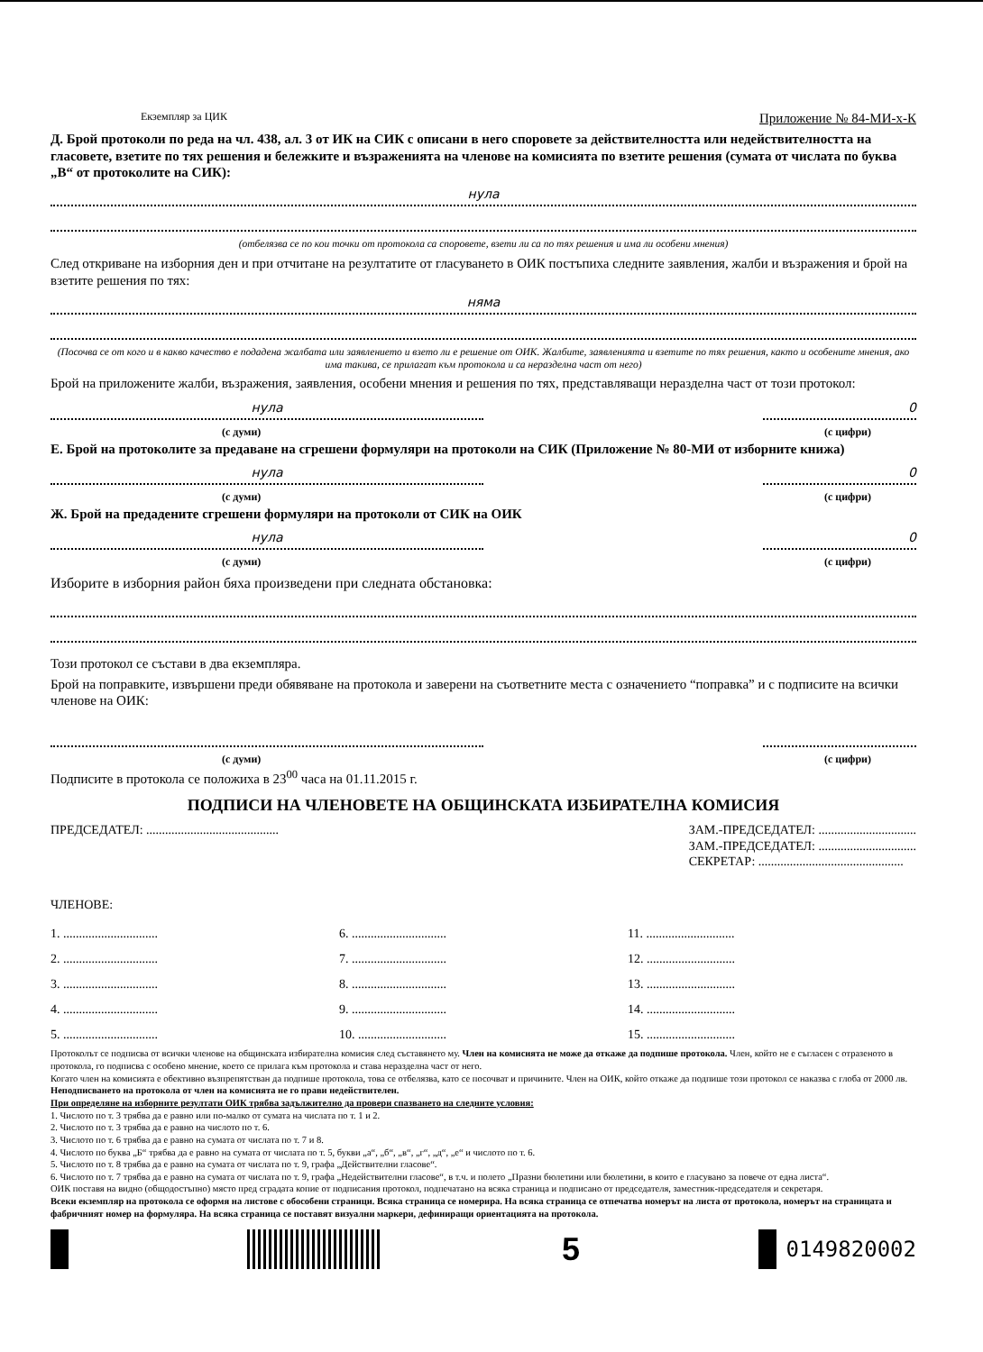Екземпляр за ЦИК Приложение № 84-МИ-х-К
Д. Брой протоколи по реда на чл. 438, ал. 3 от ИК на СИК с описани в него споровете за действителността или недействителността на гласовете, взетите по тях решения и бележките и възраженията на членове на комисията по взетите решения (сумата от числата по буква „В“ от протоколите на СИК):
нула
(отбелязва се по кои точки от протокола са споровете, взети ли са по тях решения и има ли особени мнения)
След откриване на изборния ден и при отчитане на резултатите от гласуването в ОИК постъпиха следните заявления, жалби и възражения и брой на взетите решения по тях:
няма
(Посочва се от кого и в какво качество е подадена жалбата или заявлението и взето ли е решение от ОИК. Жалбите, заявленията и взетите по тях решения, както и особените мнения, ако има такива, се прилагат към протокола и са неразделна част от него)
Брой на приложените жалби, възражения, заявления, особени мнения и решения по тях, представляващи неразделна част от този протокол:
нула
0
(с думи) (с цифри)
Е. Брой на протоколите за предаване на сгрешени формуляри на протоколи на СИК (Приложение № 80-МИ от изборните книжа)
нула
0
(с думи) (с цифри)
Ж. Брой на предадените сгрешени формуляри на протоколи от СИК на ОИК
нула
0
(с думи) (с цифри)
Изборите в изборния район бяха произведени при следната обстановка:
Този протокол се състави в два екземпляра.
Брой на поправките, извършени преди обявяване на протокола и заверени на съответните места с означението “поправка” и с подписите на всички членове на ОИК:
(с думи) (с цифри)
Подписите в протокола се положиха в 23<sup>00</sup> часа на 01.11.2015 г.
ПОДПИСИ НА ЧЛЕНОВЕТЕ НА ОБЩИНСКАТА ИЗБИРАТЕЛНА КОМИСИЯ
ПРЕДСЕДАТЕЛ: .......................................... ЗАМ.-ПРЕДСЕДАТЕЛ: ...............................
ЗАМ.-ПРЕДСЕДАТЕЛ: ...............................
СЕКРЕТАР: ..............................................
ЧЛЕНОВЕ:
1. ..............................
2. ..............................
3. ..............................
4. ..............................
5. ..............................
6. ..............................
7. ..............................
8. ..............................
9. ..............................
10. ............................
11. ............................
12. ............................
13. ............................
14. ............................
15. ............................
Протоколът се подписва от всички членове на общинската избирателна комисия след съставянето му. Член на комисията не може да откаже да подпише протокола. Член, който не е съгласен с отразеното в протокола, го подписва с особено мнение, което се прилага към протокола и става неразделна част от него.
Когато член на комисията е обективно възпрепятстван да подпише протокола, това се отбелязва, като се посочват и причините. Член на ОИК, който откаже да подпише този протокол се наказва с глоба от 2000 лв. Неподписването на протокола от член на комисията не го прави недействителен.
При определяне на изборните резултати ОИК трябва задължително да провери спазването на следните условия:
1. Числото по т. 3 трябва да е равно или по-малко от сумата на числата по т. 1 и 2.
2. Числото по т. 3 трябва да е равно на числото по т. 6.
3. Числото по т. 6 трябва да е равно на сумата от числата по т. 7 и 8.
4. Числото по буква „Б“ трябва да е равно на сумата от числата по т. 5, букви „а“, „б“, „в“, „г“, „д“, „е“ и числото по т. 6.
5. Числото по т. 8 трябва да е равно на сумата от числата по т. 9, графа „Действителни гласове“.
6. Числото по т. 7 трябва да е равно на сумата от числата по т. 9, графа „Недействителни гласове“, в т.ч. и полето „Празни бюлетини или бюлетини, в които е гласувано за повече от една листа“.
ОИК поставя на видно (общодостъпно) място пред сградата копие от подписания протокол, подпечатано на всяка страница и подписано от председателя, заместник-председателя и секретаря.
Всеки екземпляр на протокола се оформя на листове с обособени страници. Всяка страница се номерира. На всяка страница се отпечатва номерът на листа от протокола, номерът на страницата и фабричният номер на формуляра. На всяка страница се поставят визуални маркери, дефиниращи ориентацията на протокола.
5
0149820002